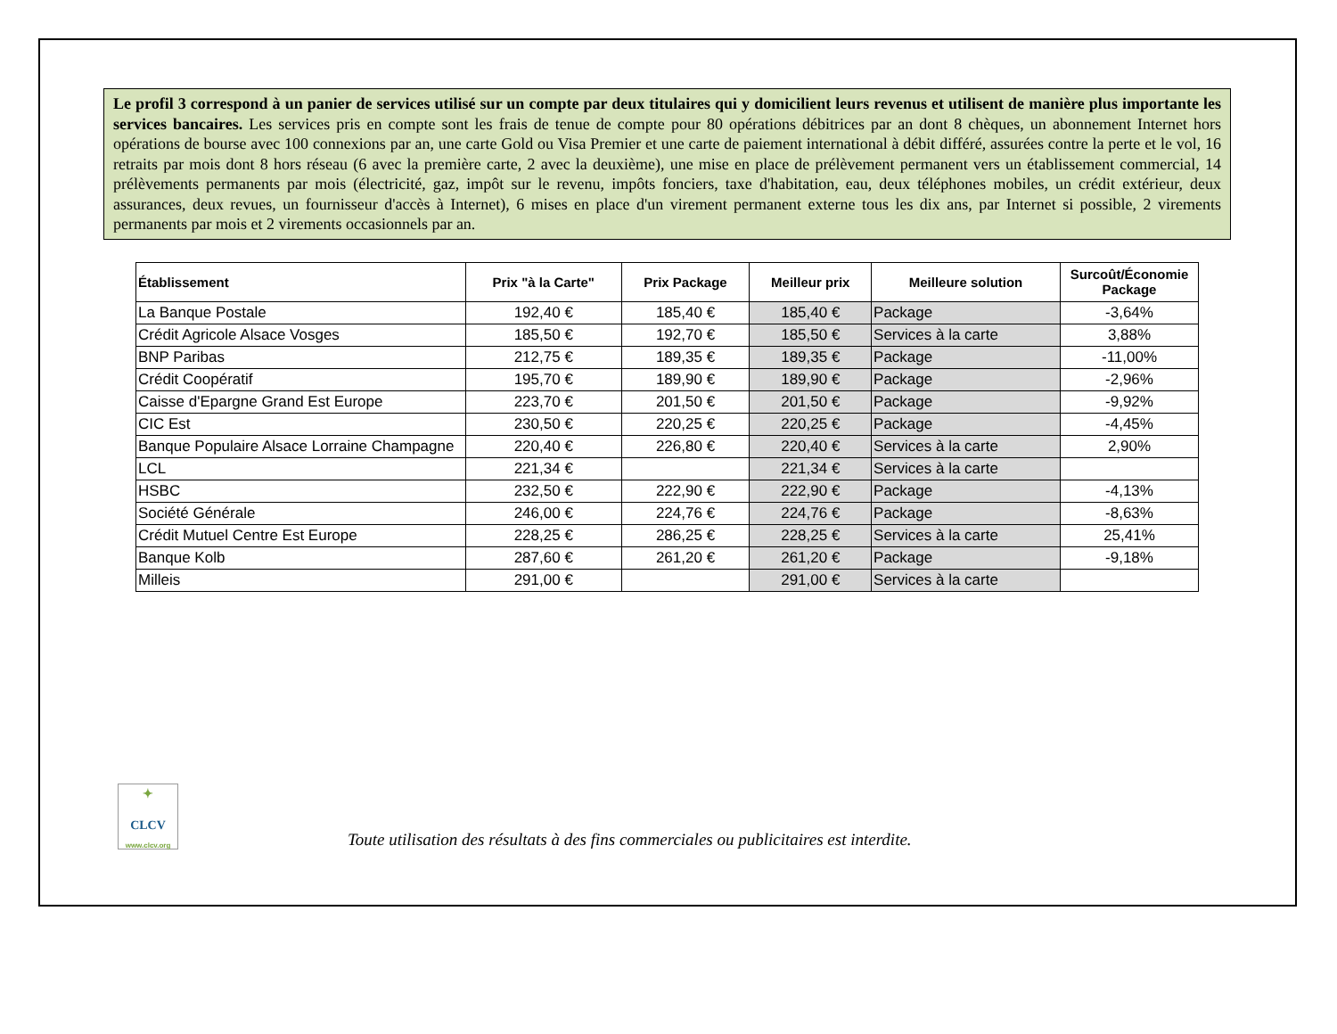Le profil 3 correspond à un panier de services utilisé sur un compte par deux titulaires qui y domicilient leurs revenus et utilisent de manière plus importante les services bancaires. Les services pris en compte sont les frais de tenue de compte pour 80 opérations débitrices par an dont 8 chèques, un abonnement Internet hors opérations de bourse avec 100 connexions par an, une carte Gold ou Visa Premier et une carte de paiement international à débit différé, assurées contre la perte et le vol, 16 retraits par mois dont 8 hors réseau (6 avec la première carte, 2 avec la deuxième), une mise en place de prélèvement permanent vers un établissement commercial, 14 prélèvements permanents par mois (électricité, gaz, impôt sur le revenu, impôts fonciers, taxe d'habitation, eau, deux téléphones mobiles, un crédit extérieur, deux assurances, deux revues, un fournisseur d'accès à Internet), 6 mises en place d'un virement permanent externe tous les dix ans, par Internet si possible, 2 virements permanents par mois et 2 virements occasionnels par an.
| Établissement | Prix "à la Carte" | Prix Package | Meilleur prix | Meilleure solution | Surcoût/Économie Package |
| --- | --- | --- | --- | --- | --- |
| La Banque Postale | 192,40 € | 185,40 € | 185,40 € | Package | -3,64% |
| Crédit Agricole Alsace Vosges | 185,50 € | 192,70 € | 185,50 € | Services à la carte | 3,88% |
| BNP Paribas | 212,75 € | 189,35 € | 189,35 € | Package | -11,00% |
| Crédit Coopératif | 195,70 € | 189,90 € | 189,90 € | Package | -2,96% |
| Caisse d'Epargne Grand Est Europe | 223,70 € | 201,50 € | 201,50 € | Package | -9,92% |
| CIC Est | 230,50 € | 220,25 € | 220,25 € | Package | -4,45% |
| Banque Populaire Alsace Lorraine Champagne | 220,40 € | 226,80 € | 220,40 € | Services à la carte | 2,90% |
| LCL | 221,34 € | | 221,34 € | Services à la carte | |
| HSBC | 232,50 € | 222,90 € | 222,90 € | Package | -4,13% |
| Société Générale | 246,00 € | 224,76 € | 224,76 € | Package | -8,63% |
| Crédit Mutuel Centre Est Europe | 228,25 € | 286,25 € | 228,25 € | Services à la carte | 25,41% |
| Banque Kolb | 287,60 € | 261,20 € | 261,20 € | Package | -9,18% |
| Milleis | 291,00 € | | 291,00 € | Services à la carte | |
✦
CLCV
www.clcv.org
Toute utilisation des résultats à des fins commerciales ou publicitaires est interdite.